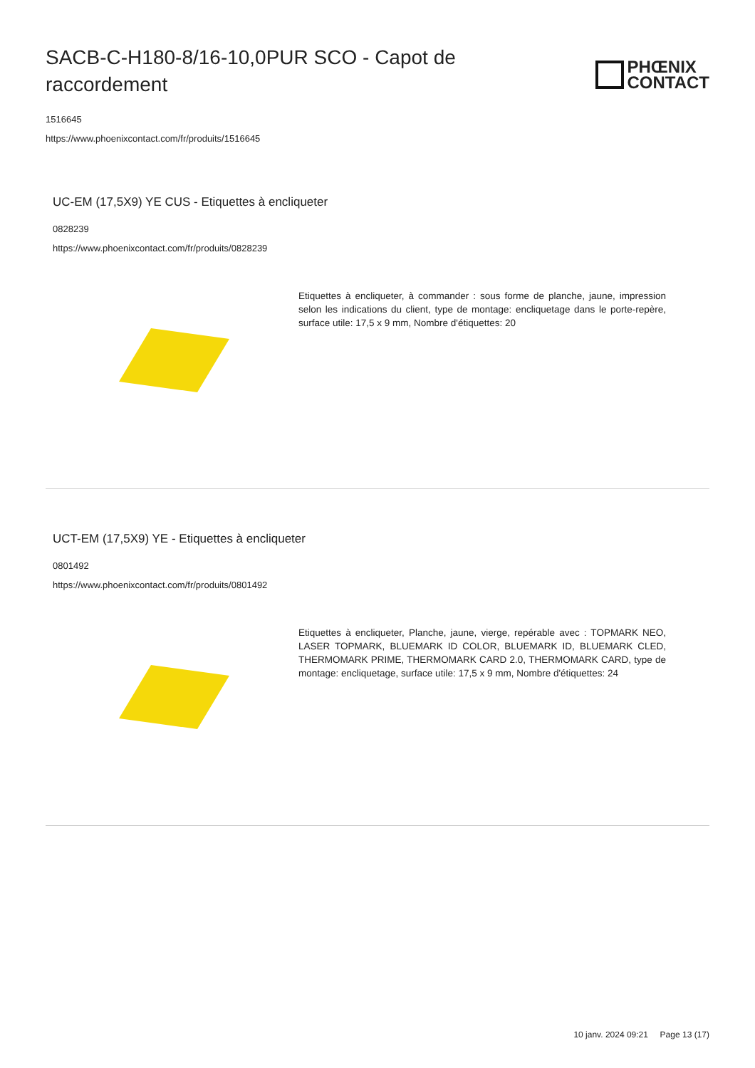SACB-C-H180-8/16-10,0PUR SCO - Capot de raccordement
PHŒNIX
CONTACT
1516645
https://www.phoenixcontact.com/fr/produits/1516645
UC-EM (17,5X9) YE CUS - Etiquettes à encliqueter
0828239
https://www.phoenixcontact.com/fr/produits/0828239
Etiquettes à encliqueter, à commander : sous forme de planche, jaune, impression selon les indications du client, type de montage: encliquetage dans le porte-repère, surface utile: 17,5 x 9 mm, Nombre d'étiquettes: 20
UCT-EM (17,5X9) YE - Etiquettes à encliqueter
0801492
https://www.phoenixcontact.com/fr/produits/0801492
Etiquettes à encliqueter, Planche, jaune, vierge, repérable avec : TOPMARK NEO, LASER TOPMARK, BLUEMARK ID COLOR, BLUEMARK ID, BLUEMARK CLED, THERMOMARK PRIME, THERMOMARK CARD 2.0, THERMOMARK CARD, type de montage: encliquetage, surface utile: 17,5 x 9 mm, Nombre d'étiquettes: 24
10 janv. 2024 09:21 Page 13 (17)